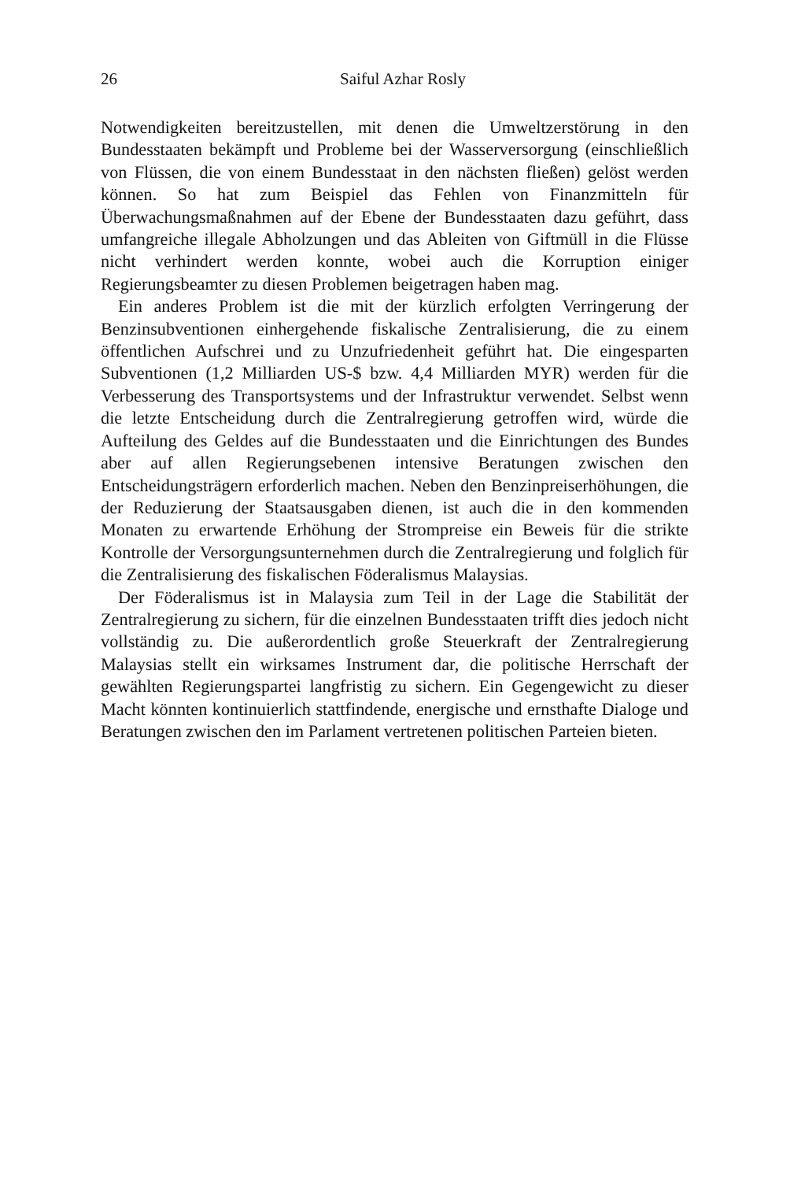26
Saiful Azhar Rosly
Notwendigkeiten bereitzustellen, mit denen die Umweltzerstörung in den Bundesstaaten bekämpft und Probleme bei der Wasserversorgung (einschließlich von Flüssen, die von einem Bundesstaat in den nächsten fließen) gelöst werden können. So hat zum Beispiel das Fehlen von Finanzmitteln für Überwachungsmaßnahmen auf der Ebene der Bundes­staaten dazu geführt, dass umfangreiche illegale Abholzungen und das Ableiten von Giftmüll in die Flüsse nicht verhindert werden konnte, wobei auch die Korruption einiger Regierungsbeamter zu diesen Problemen beigetragen haben mag.
Ein anderes Problem ist die mit der kürzlich erfolgten Verringerung der Benzinsubventionen einhergehende fiskalische Zentralisierung, die zu einem öffentlichen Aufschrei und zu Unzufriedenheit geführt hat. Die eingesparten Subventionen (1,2 Milliarden US-$ bzw. 4,4 Milliarden MYR) werden für die Verbesserung des Transportsystems und der Infrastruktur verwendet. Selbst wenn die letzte Entscheidung durch die Zentral­regierung getroffen wird, würde die Aufteilung des Geldes auf die Bundesstaaten und die Einrichtungen des Bundes aber auf allen Regierungsebenen intensive Beratungen zwischen den Entscheidungs­trägern erforderlich machen. Neben den Benzinpreiserhöhungen, die der Reduzierung der Staatsausgaben dienen, ist auch die in den kommenden Monaten zu erwartende Erhöhung der Strompreise ein Beweis für die strikte Kontrolle der Versorgungsunternehmen durch die Zentralregierung und folglich für die Zentralisierung des fiskalischen Föderalismus Malaysias.
Der Föderalismus ist in Malaysia zum Teil in der Lage die Stabilität der Zentralregierung zu sichern, für die einzelnen Bundesstaaten trifft dies jedoch nicht vollständig zu. Die außerordentlich große Steuerkraft der Zentralregierung Malaysias stellt ein wirksames Instrument dar, die politische Herrschaft der gewählten Regierungspartei langfristig zu sichern. Ein Gegengewicht zu dieser Macht könnten kontinuierlich statt­findende, energische und ernsthafte Dialoge und Beratungen zwischen den im Parlament vertretenen politischen Parteien bieten.